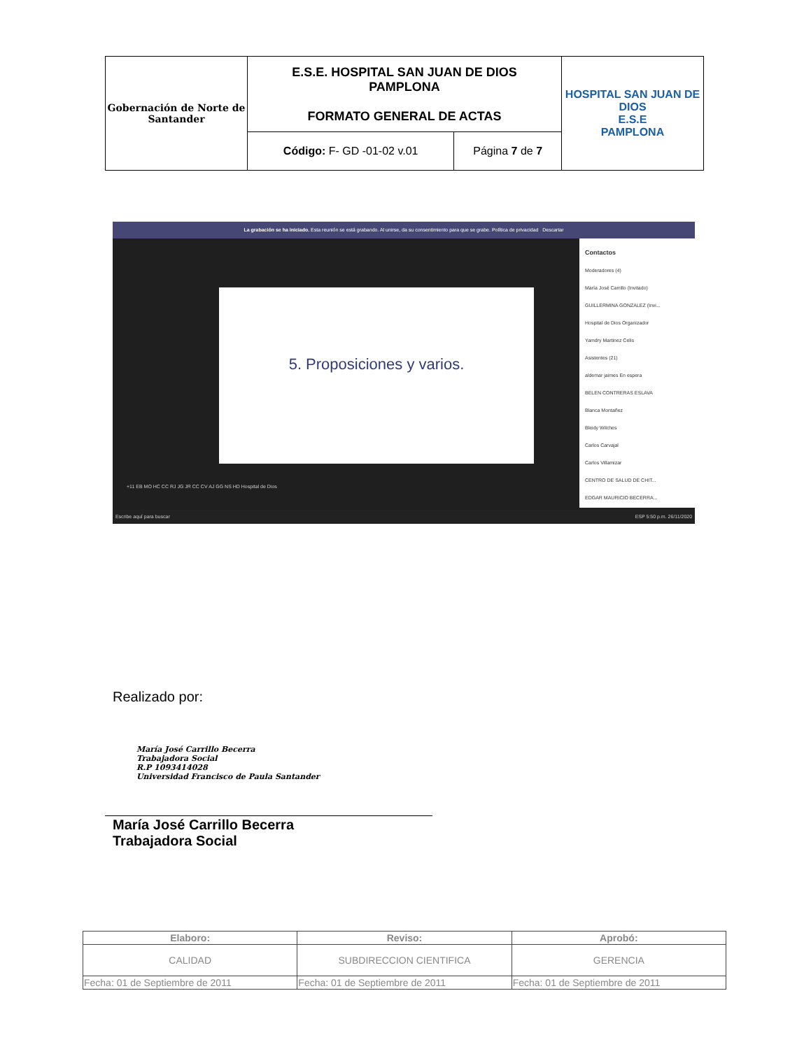| Gobernación de Norte de Santander | E.S.E. HOSPITAL SAN JUAN DE DIOS PAMPLONA FORMATO GENERAL DE ACTAS | | HOSPITAL SAN JUAN DE DIOS E.S.E PAMPLONA |
| | Código: F- GD -01-02 v.01 | Página 7 de 7 | |
La grabación se ha iniciado. Esta reunión se está grabando. Al unirse, da su consentimiento para que se grabe. Política de privacidad Descartar
5. Proposiciones y varios.
Contactos
Moderadores (4)
María José Carrillo (Invitado)
GUILLERMINA GONZALEZ (Invi...
Hospital de Dios Organizador
Yamdry Martinez Celis
Asistentes (21)
aldemar jaimes En espera
BELEN CONTRERAS ESLAVA
Blanca Montañez
Bleidy Wilches
Carlos Carvajal
Carlos Villamizar
CENTRO DE SALUD DE CHIT...
EDGAR MAURICIO BECERRA...
+11 EB MO HC CC RJ JG JR CC CV AJ GG NS HD Hospital de Dios
Escribe aquí para buscar ESP 5:50 p.m. 26/11/2020
Realizado por:
María José Carrillo Becerra
Trabajadora Social
R.P 1093414028
Universidad Francisco de Paula Santander
María José Carrillo Becerra
Trabajadora Social
| Elaboro: | Reviso: | Aprobó: |
| --- | --- | --- |
| CALIDAD | SUBDIRECCION CIENTIFICA | GERENCIA |
| Fecha: 01 de Septiembre de 2011 | Fecha: 01 de Septiembre de 2011 | Fecha: 01 de Septiembre de 2011 |